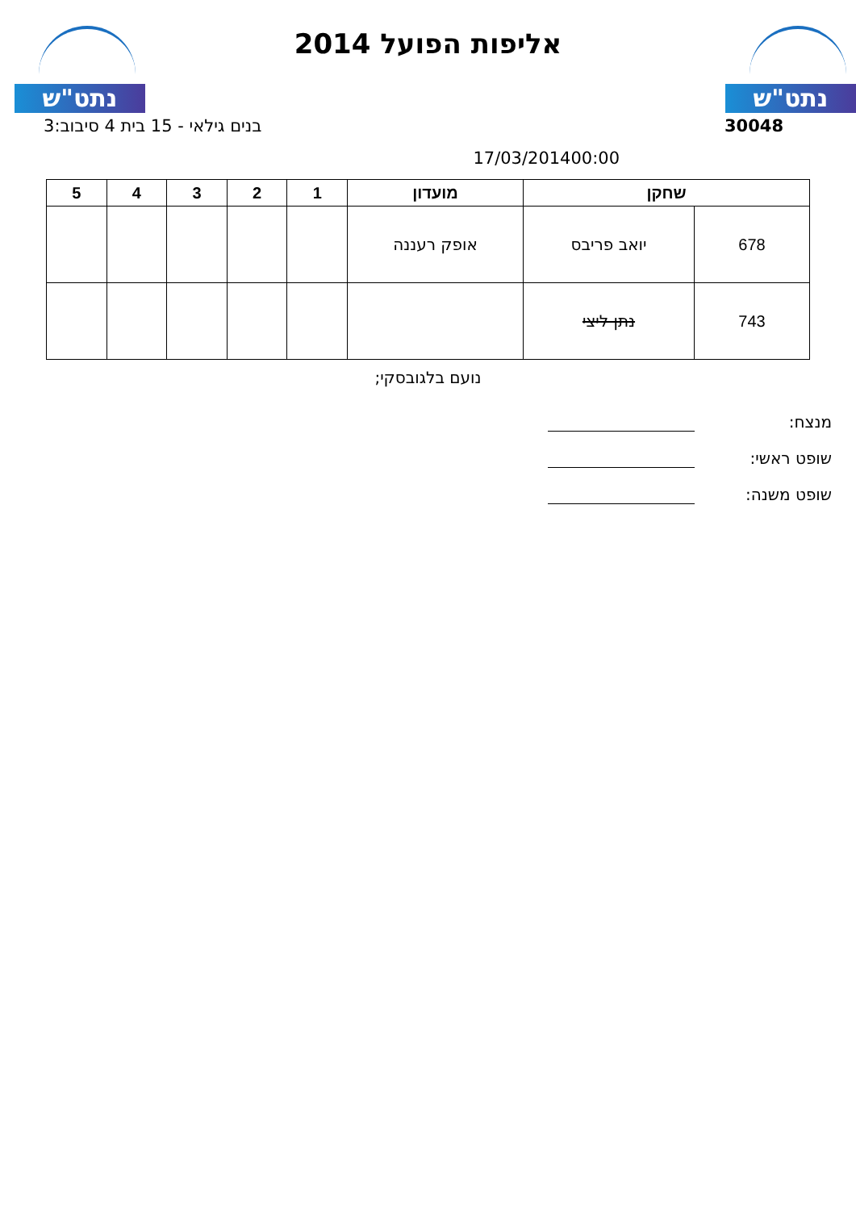נתט"ש נתט"ש
אליפות הפועל 2014
30048 בנים גילאי - 15 בית 4 סיבוב:3
17/03/201400:00
| שחקן | | מועדון | 1 | 2 | 3 | 4 | 5 |
| --- | --- | --- | --- | --- | --- | --- | --- |
| 678 | יואב פריבס | אופק רעננה | | | | | |
| 743 | נתן ליצי | | | | | | |
נועם בלגובסקי;
מנצח:
שופט ראשי:
שופט משנה: